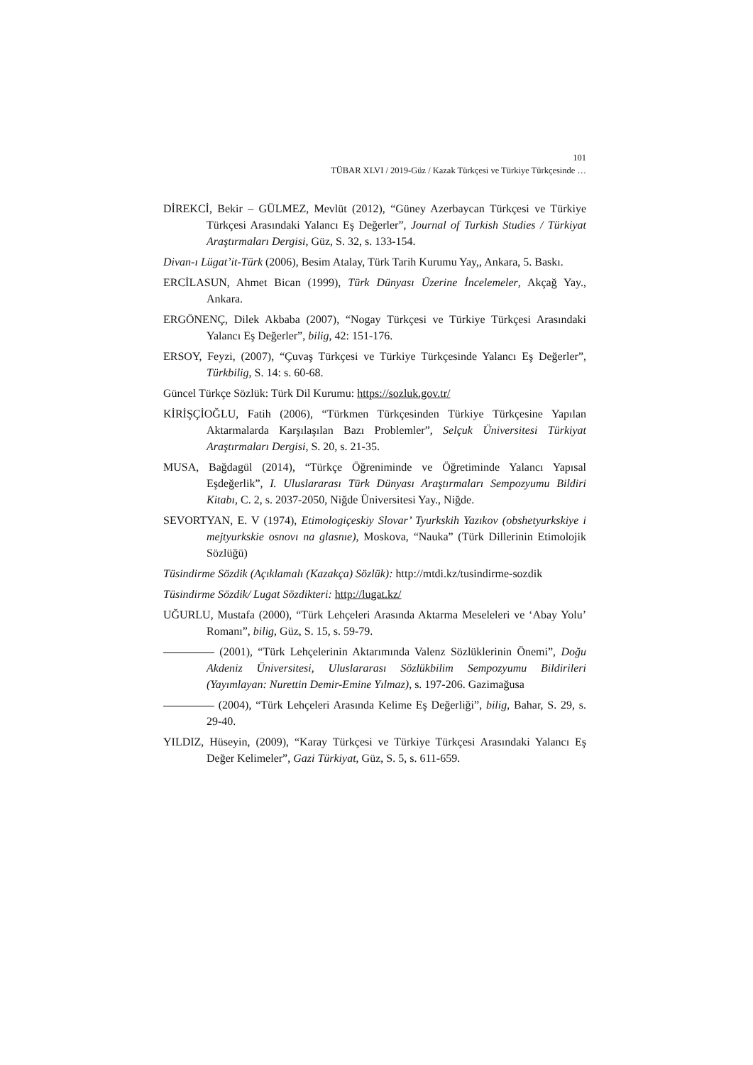101
TÜBAR XLVI / 2019-Güz / Kazak Türkçesi ve Türkiye Türkçesinde …
DİREKCİ, Bekir – GÜLMEZ, Mevlüt (2012), “Güney Azerbaycan Türkçesi ve Türkiye Türkçesi Arasındaki Yalancı Eş Değerler”, Journal of Turkish Studies / Türkiyat Araştırmaları Dergisi, Güz, S. 32, s. 133-154.
Divan-ı Lügat’it-Türk (2006), Besim Atalay, Türk Tarih Kurumu Yay,, Ankara, 5. Baskı.
ERCİLASUN, Ahmet Bican (1999), Türk Dünyası Üzerine İncelemeler, Akçağ Yay., Ankara.
ERGÖNENÇ, Dilek Akbaba (2007), “Nogay Türkçesi ve Türkiye Türkçesi Arasındaki Yalancı Eş Değerler”, bilig, 42: 151-176.
ERSOY, Feyzi, (2007), “Çuvaş Türkçesi ve Türkiye Türkçesinde Yalancı Eş Değerler”, Türkbilig, S. 14: s. 60-68.
Güncel Türkçe Sözlük: Türk Dil Kurumu: https://sozluk.gov.tr/
KİRİŞÇİOĞLU, Fatih (2006), “Türkmen Türkçesinden Türkiye Türkçesine Yapılan Aktarmalarda Karşılaşılan Bazı Problemler”, Selçuk Üniversitesi Türkiyat Araştırmaları Dergisi, S. 20, s. 21-35.
MUSA, Bağdagül (2014), “Türkçe Öğreniminde ve Öğretiminde Yalancı Yapısal Eşdeğerlik”, I. Uluslararası Türk Dünyası Araştırmaları Sempozyumu Bildiri Kitabı, C. 2, s. 2037-2050, Niğde Üniversitesi Yay., Niğde.
SEVORTYAN, E. V (1974), Etimologiçeskiy Slovar’ Tyurkskih Yazıkov (obshetyurkskiye i mejtyurkskie osnovı na glasnıe), Moskova, “Nauka” (Türk Dillerinin Etimolojik Sözlüğü)
Tüsindirme Sözdik (Açıklamalı (Kazakça) Sözlük): http://mtdi.kz/tusindirme-sozdik
Tüsindirme Sözdik/ Lugat Sözdikteri: http://lugat.kz/
UĞURLU, Mustafa (2000), “Türk Lehçeleri Arasında Aktarma Meseleleri ve ‘Abay Yolu’ Romanı”, bilig, Güz, S. 15, s. 59-79.
(2001), “Türk Lehçelerinin Aktarımında Valenz Sözlüklerinin Önemi”, Doğu Akdeniz Üniversitesi, Uluslararası Sözlükbilim Sempozyumu Bildirileri (Yayımlayan: Nurettin Demir-Emine Yılmaz), s. 197-206. Gazimağusa
(2004), “Türk Lehçeleri Arasında Kelime Eş Değerliği”, bilig, Bahar, S. 29, s. 29-40.
YILDIZ, Hüseyin, (2009), “Karay Türkçesi ve Türkiye Türkçesi Arasındaki Yalancı Eş Değer Kelimeler”, Gazi Türkiyat, Güz, S. 5, s. 611-659.